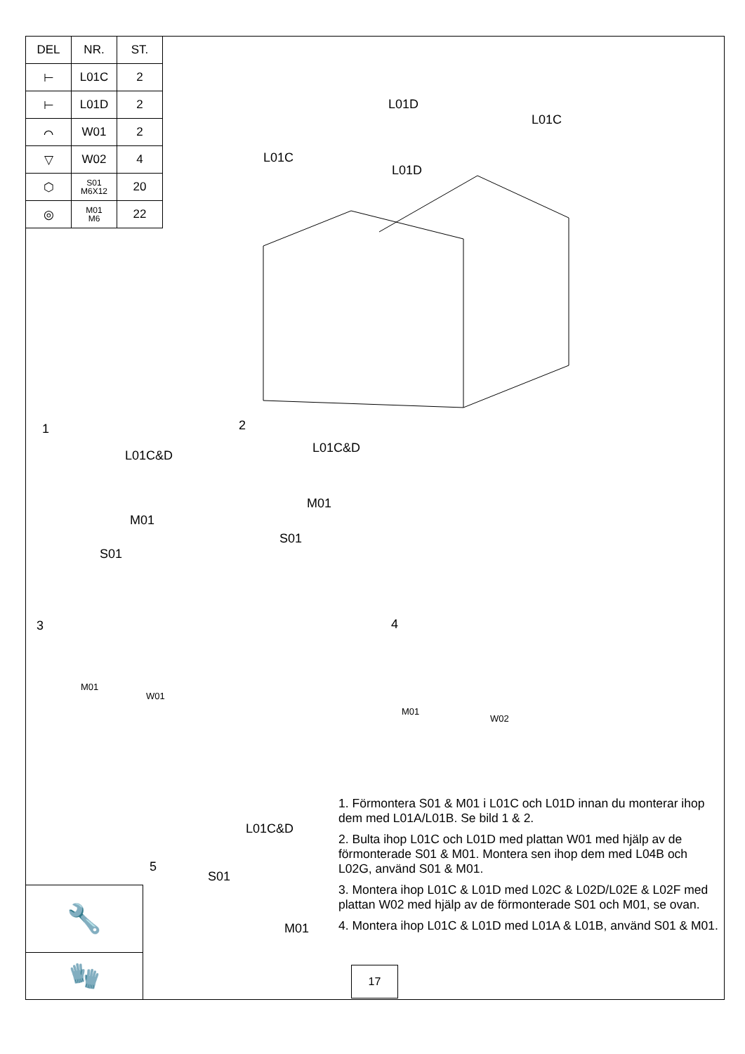| DEL | NR. | ST. |
| --- | --- | --- |
| ⊢ | L01C | 2 |
| ⊢ | L01D | 2 |
| ⌒ | W01 | 2 |
| ▽ | W02 | 4 |
| ⬡ | S01 M6X12 | 20 |
| ◎ | M01 M6 | 22 |
L01D
L01C
L01C
L01D
1
L01C&D
M01
S01
2
L01C&D
M01
S01
3
M01
W01
4
M01
W02
L01C&D
5
S01
M01
🔧
🧤
1. Förmontera S01 & M01 i L01C och L01D innan du monterar ihop dem med L01A/L01B. Se bild 1 & 2.
2. Bulta ihop L01C och L01D med plattan W01 med hjälp av de förmonterade S01 & M01. Montera sen ihop dem med L04B och L02G, använd S01 & M01.
3. Montera ihop L01C & L01D med L02C & L02D/L02E & L02F med plattan W02 med hjälp av de förmonterade S01 och M01, se ovan.
4. Montera ihop L01C & L01D med L01A & L01B, använd S01 & M01.
17